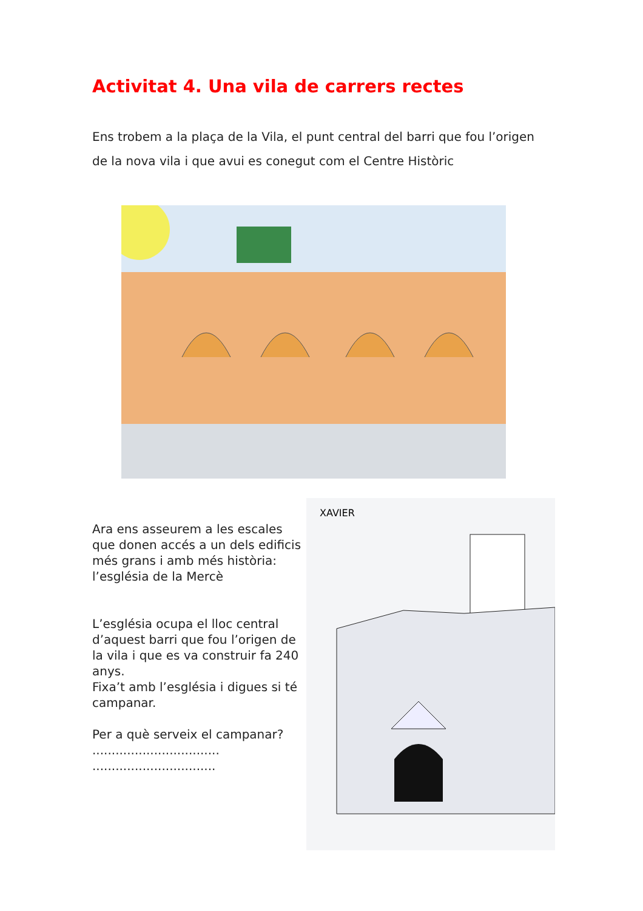Activitat 4. Una vila de carrers rectes
Ens trobem a la plaça de la Vila, el punt central del barri que fou l’origen de la nova vila i que avui es conegut com el Centre Històric
Ara ens asseurem a les escales que donen accés a un dels edificis més grans i amb més història: l’església de la Mercè
L’església ocupa el lloc central d’aquest barri que fou l’origen de la vila i que es va construir fa 240 anys.
Fixa’t amb l’església i digues si té campanar.
Per a què serveix el campanar?
.................................
................................
XAVIER